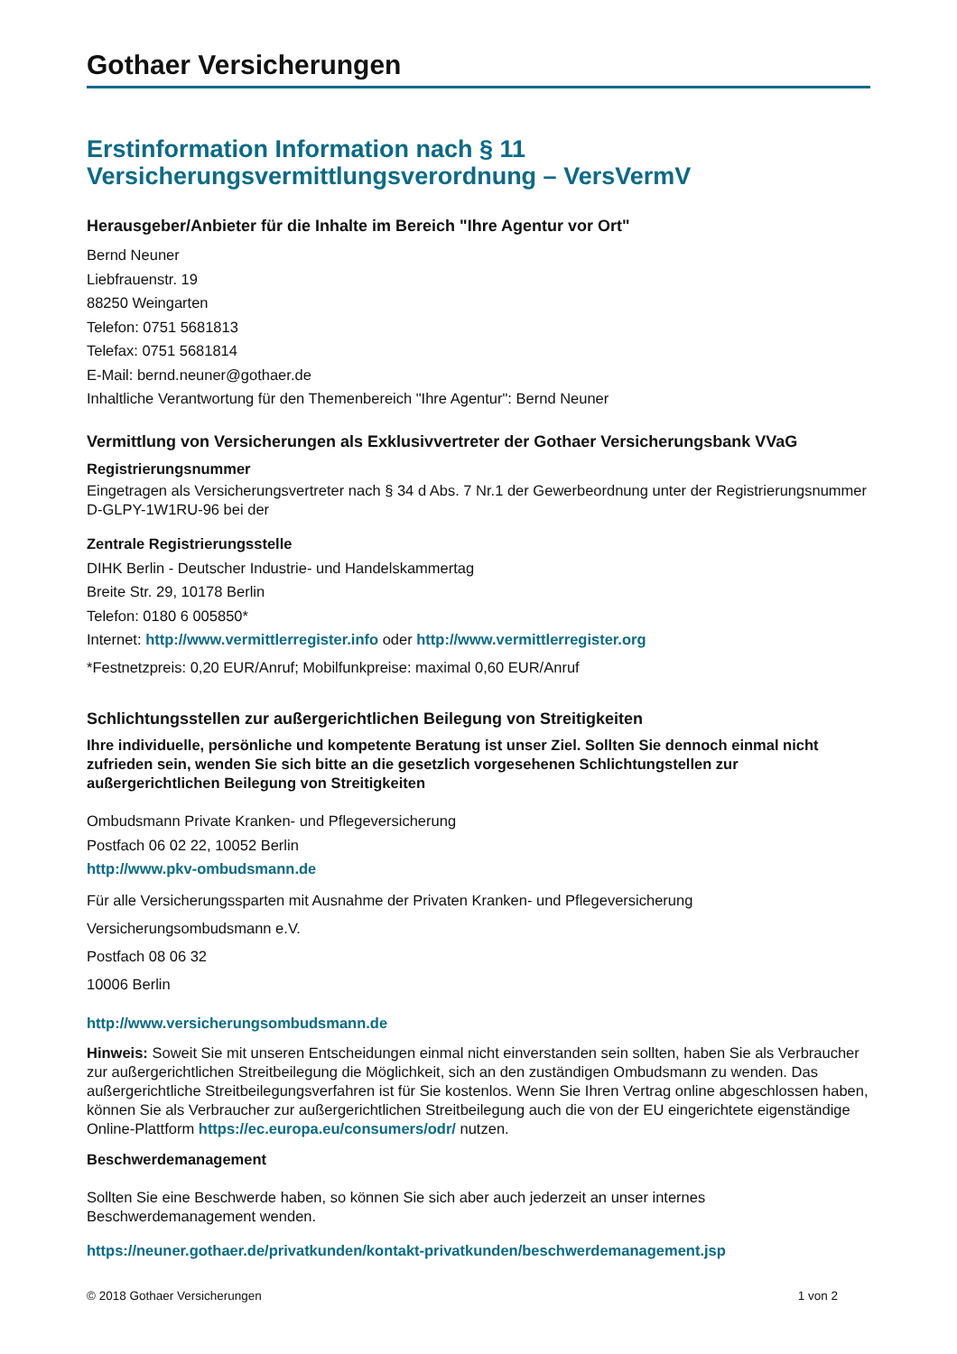Gothaer Versicherungen
Erstinformation Information nach § 11
Versicherungsvermittlungsverordnung – VersVermV
Herausgeber/Anbieter für die Inhalte im Bereich "Ihre Agentur vor Ort"
Bernd Neuner
Liebfrauenstr. 19
88250 Weingarten
Telefon: 0751 5681813
Telefax: 0751 5681814
E-Mail: bernd.neuner@gothaer.de
Inhaltliche Verantwortung für den Themenbereich "Ihre Agentur": Bernd Neuner
Vermittlung von Versicherungen als Exklusivvertreter der Gothaer Versicherungsbank VVaG
Registrierungsnummer
Eingetragen als Versicherungsvertreter nach § 34 d Abs. 7 Nr.1 der Gewerbeordnung unter der Registrierungsnummer D-GLPY-1W1RU-96 bei der
Zentrale Registrierungsstelle
DIHK Berlin - Deutscher Industrie- und Handelskammertag
Breite Str. 29, 10178 Berlin
Telefon: 0180 6 005850*
Internet: http://www.vermittlerregister.info oder http://www.vermittlerregister.org
*Festnetzpreis: 0,20 EUR/Anruf; Mobilfunkpreise: maximal 0,60 EUR/Anruf
Schlichtungsstellen zur außergerichtlichen Beilegung von Streitigkeiten
Ihre individuelle, persönliche und kompetente Beratung ist unser Ziel. Sollten Sie dennoch einmal nicht zufrieden sein, wenden Sie sich bitte an die gesetzlich vorgesehenen Schlichtungstellen zur außergerichtlichen Beilegung von Streitigkeiten
Ombudsmann Private Kranken- und Pflegeversicherung
Postfach 06 02 22, 10052 Berlin
http://www.pkv-ombudsmann.de
Für alle Versicherungssparten mit Ausnahme der Privaten Kranken- und Pflegeversicherung
Versicherungsombudsmann e.V.
Postfach 08 06 32
10006 Berlin
http://www.versicherungsombudsmann.de
Hinweis: Soweit Sie mit unseren Entscheidungen einmal nicht einverstanden sein sollten, haben Sie als Verbraucher zur außergerichtlichen Streitbeilegung die Möglichkeit, sich an den zuständigen Ombudsmann zu wenden. Das außergerichtliche Streitbeilegungsverfahren ist für Sie kostenlos. Wenn Sie Ihren Vertrag online abgeschlossen haben, können Sie als Verbraucher zur außergerichtlichen Streitbeilegung auch die von der EU eingerichtete eigenständige Online-Plattform https://ec.europa.eu/consumers/odr/ nutzen.
Beschwerdemanagement
Sollten Sie eine Beschwerde haben, so können Sie sich aber auch jederzeit an unser internes Beschwerdemanagement wenden.
https://neuner.gothaer.de/privatkunden/kontakt-privatkunden/beschwerdemanagement.jsp
© 2018 Gothaer Versicherungen 1 von 2